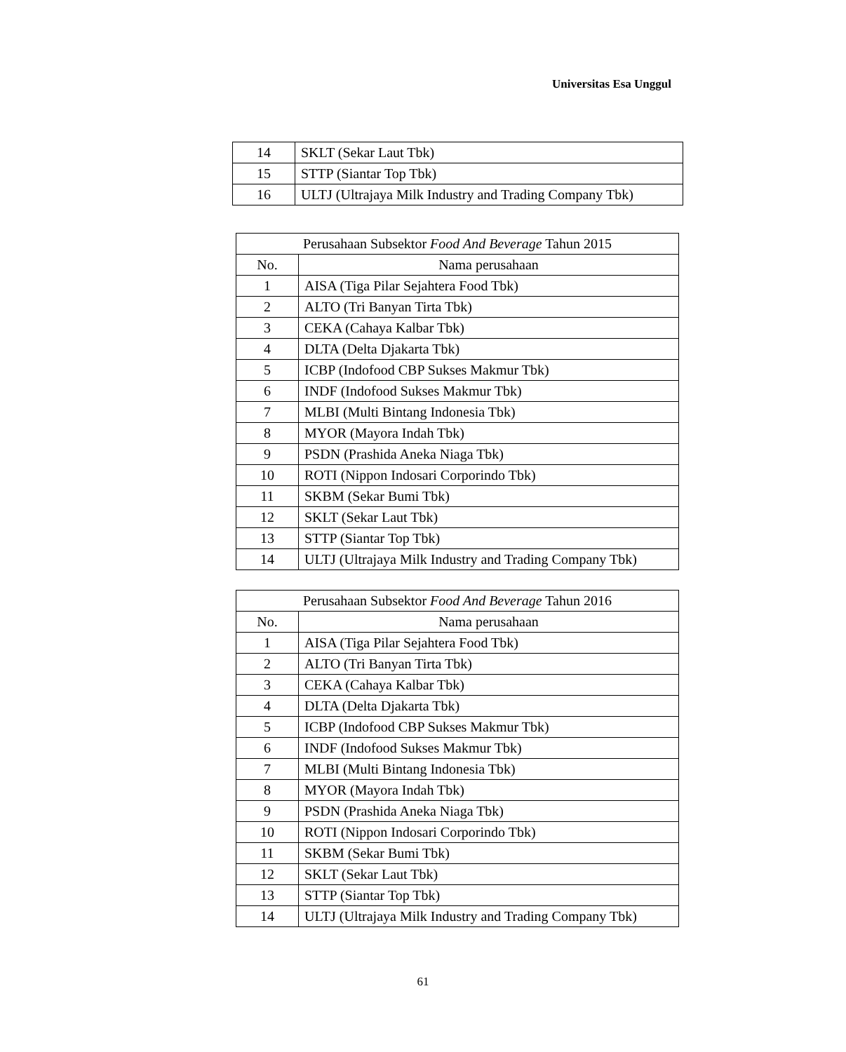Universitas Esa Unggul
| 14 | SKLT (Sekar Laut Tbk) |
| 15 | STTP (Siantar Top Tbk) |
| 16 | ULTJ (Ultrajaya Milk Industry and Trading Company Tbk) |
| Perusahaan Subsektor Food And Beverage Tahun 2015 | |
| --- | --- |
| No. | Nama perusahaan |
| 1 | AISA (Tiga Pilar Sejahtera Food Tbk) |
| 2 | ALTO (Tri Banyan Tirta Tbk) |
| 3 | CEKA (Cahaya Kalbar Tbk) |
| 4 | DLTA (Delta Djakarta Tbk) |
| 5 | ICBP (Indofood CBP Sukses Makmur Tbk) |
| 6 | INDF (Indofood Sukses Makmur Tbk) |
| 7 | MLBI (Multi Bintang Indonesia Tbk) |
| 8 | MYOR (Mayora Indah Tbk) |
| 9 | PSDN (Prashida Aneka Niaga Tbk) |
| 10 | ROTI (Nippon Indosari Corporindo Tbk) |
| 11 | SKBM (Sekar Bumi Tbk) |
| 12 | SKLT (Sekar Laut Tbk) |
| 13 | STTP (Siantar Top Tbk) |
| 14 | ULTJ (Ultrajaya Milk Industry and Trading Company Tbk) |
| Perusahaan Subsektor Food And Beverage Tahun 2016 | |
| --- | --- |
| No. | Nama perusahaan |
| 1 | AISA (Tiga Pilar Sejahtera Food Tbk) |
| 2 | ALTO (Tri Banyan Tirta Tbk) |
| 3 | CEKA (Cahaya Kalbar Tbk) |
| 4 | DLTA (Delta Djakarta Tbk) |
| 5 | ICBP (Indofood CBP Sukses Makmur Tbk) |
| 6 | INDF (Indofood Sukses Makmur Tbk) |
| 7 | MLBI (Multi Bintang Indonesia Tbk) |
| 8 | MYOR (Mayora Indah Tbk) |
| 9 | PSDN (Prashida Aneka Niaga Tbk) |
| 10 | ROTI (Nippon Indosari Corporindo Tbk) |
| 11 | SKBM (Sekar Bumi Tbk) |
| 12 | SKLT (Sekar Laut Tbk) |
| 13 | STTP (Siantar Top Tbk) |
| 14 | ULTJ (Ultrajaya Milk Industry and Trading Company Tbk) |
61